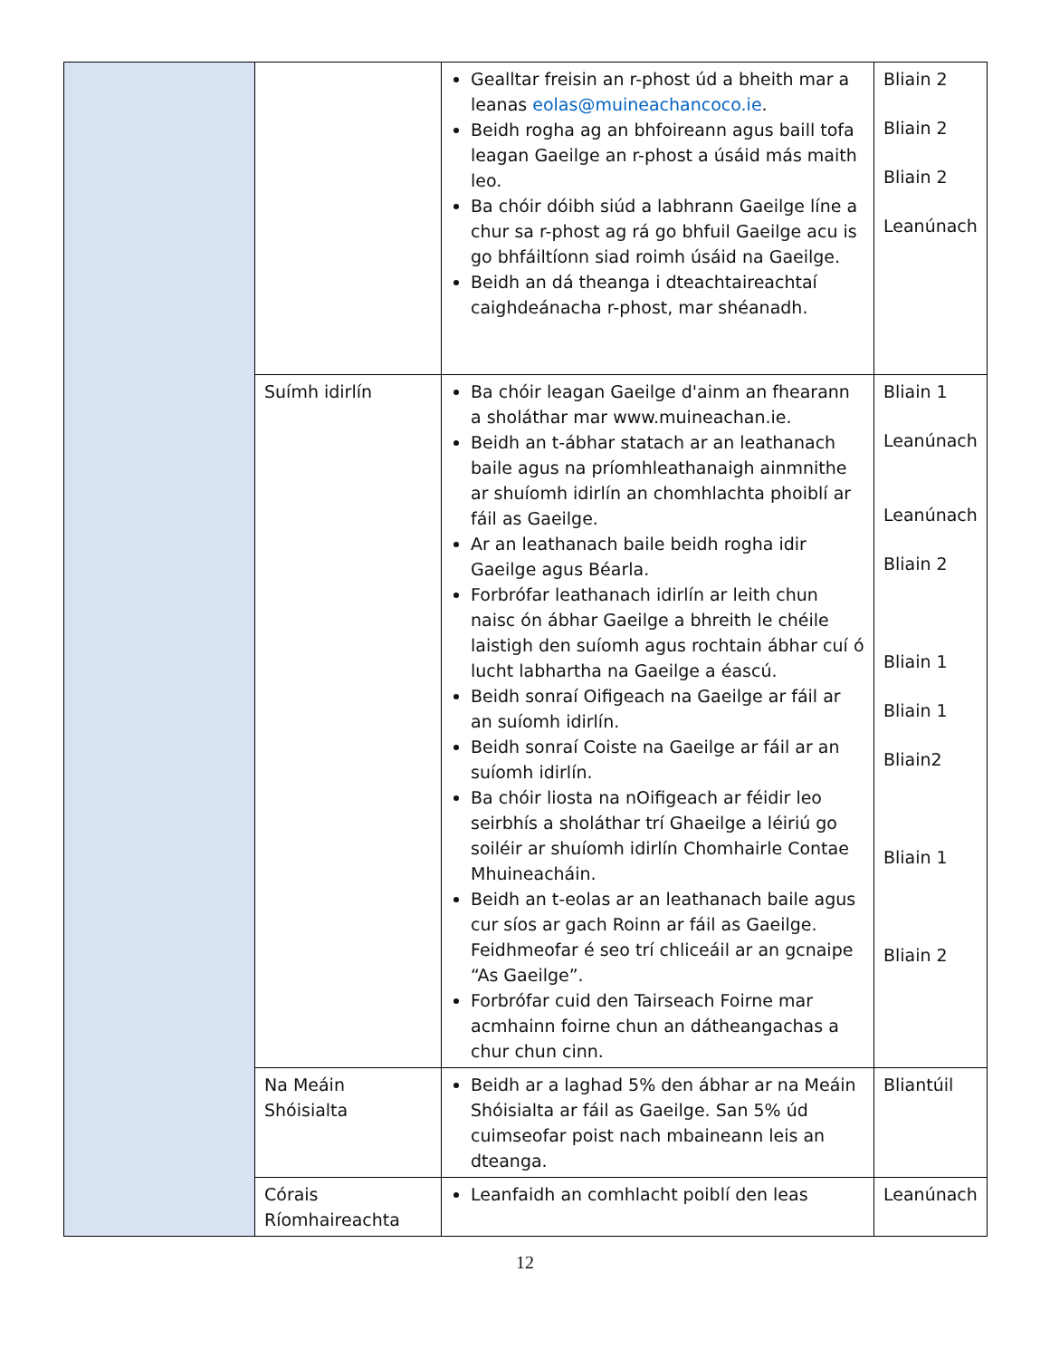| | | Gealltar freisin an r-phost úd a bheith mar a leanas eolas@muineachancoco.ie . Beidh rogha ag an bhfoireann agus baill tofa leagan Gaeilge an r-phost a úsáid más maith leo. Ba chóir dóibh siúd a labhrann Gaeilge líne a chur sa r-phost ag rá go bhfuil Gaeilge acu is go bhfáiltíonn siad roimh úsáid na Gaeilge. Beidh an dá theanga i dteachtaireachtaí caighdeánacha r-phost, mar shéanadh. | Bliain 2 Bliain 2 Bliain 2 Leanúnach |
| | Suímh idirlín | Ba chóir leagan Gaeilge d'ainm an fhearann a sholáthar mar www.muineachan.ie. Beidh an t-ábhar statach ar an leathanach baile agus na príomhleathanaigh ainmnithe ar shuíomh idirlín an chomhlachta phoiblí ar fáil as Gaeilge. Ar an leathanach baile beidh rogha idir Gaeilge agus Béarla. Forbrófar leathanach idirlín ar leith chun naisc ón ábhar Gaeilge a bhreith le chéile laistigh den suíomh agus rochtain ábhar cuí ó lucht labhartha na Gaeilge a éascú. Beidh sonraí Oifigeach na Gaeilge ar fáil ar an suíomh idirlín. Beidh sonraí Coiste na Gaeilge ar fáil ar an suíomh idirlín. Ba chóir liosta na nOifigeach ar féidir leo seirbhís a sholáthar trí Ghaeilge a léiriú go soiléir ar shuíomh idirlín Chomhairle Contae Mhuineacháin. Beidh an t-eolas ar an leathanach baile agus cur síos ar gach Roinn ar fáil as Gaeilge. Feidhmeofar é seo trí chliceáil ar an gcnaipe “As Gaeilge”. Forbrófar cuid den Tairseach Foirne mar acmhainn foirne chun an dátheangachas a chur chun cinn. | Bliain 1 Leanúnach Leanúnach Bliain 2 Bliain 1 Bliain 1 Bliain2 Bliain 1 Bliain 2 |
| | Na Meáin Shóisialta | Beidh ar a laghad 5% den ábhar ar na Meáin Shóisialta ar fáil as Gaeilge. San 5% úd cuimseofar poist nach mbaineann leis an dteanga. | Bliantúil |
| | Córais Ríomhaireachta | Leanfaidh an comhlacht poiblí den leas | Leanúnach |
12